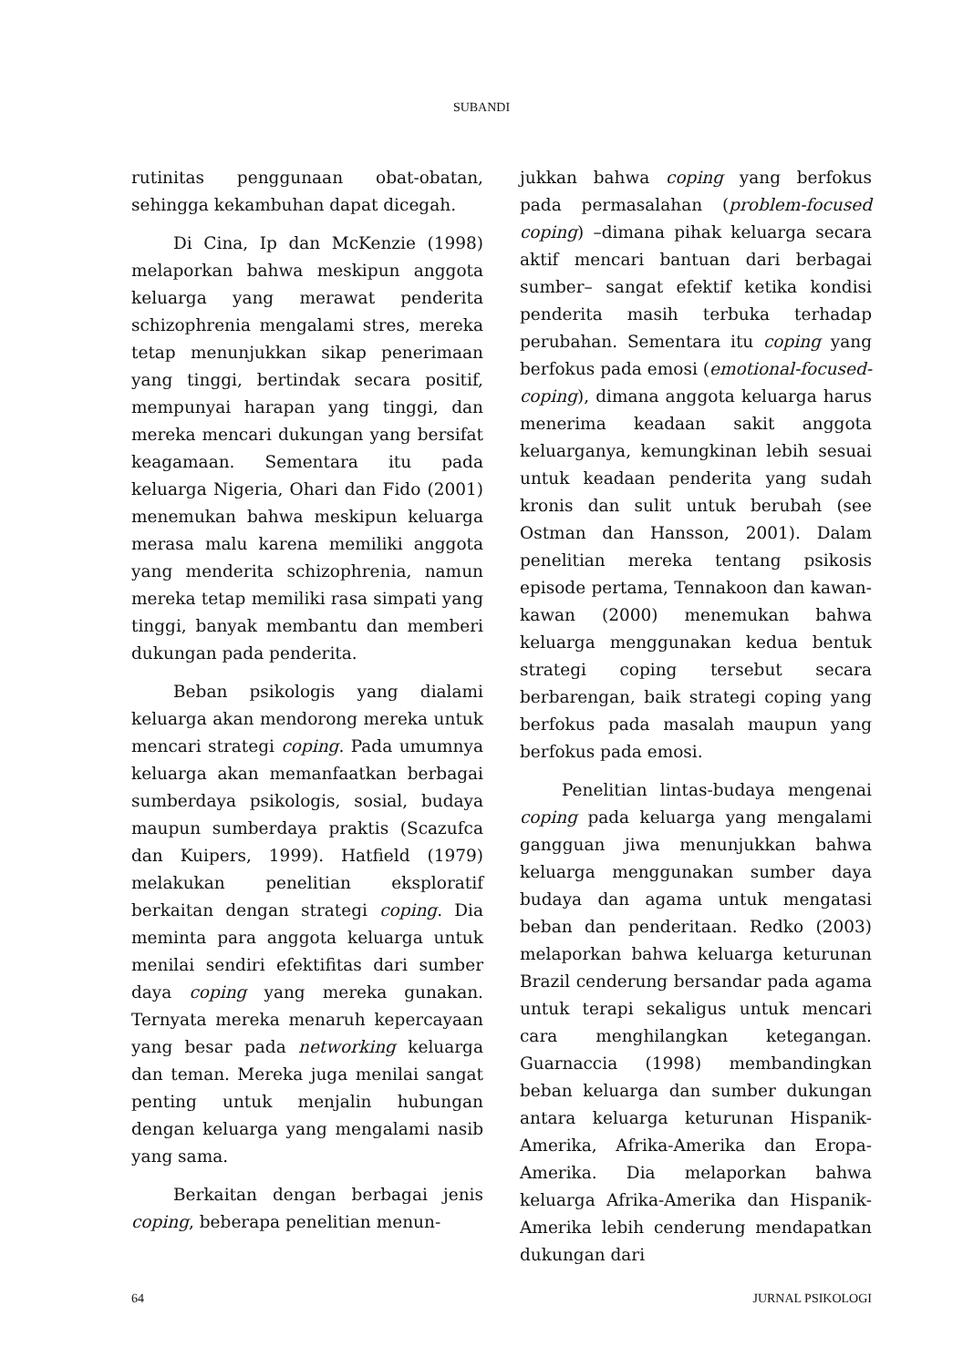SUBANDI
rutinitas penggunaan obat-obatan, sehingga kekambuhan dapat dicegah.
Di Cina, Ip dan McKenzie (1998) melaporkan bahwa meskipun anggota keluarga yang merawat penderita schizophrenia mengalami stres, mereka tetap menunjukkan sikap penerimaan yang tinggi, bertindak secara positif, mempunyai harapan yang tinggi, dan mereka mencari dukungan yang bersifat keagamaan. Sementara itu pada keluarga Nigeria, Ohari dan Fido (2001) menemukan bahwa meskipun keluarga merasa malu karena memiliki anggota yang menderita schizophrenia, namun mereka tetap memiliki rasa simpati yang tinggi, banyak membantu dan memberi dukungan pada penderita.
Beban psikologis yang dialami keluarga akan mendorong mereka untuk mencari strategi coping. Pada umumnya keluarga akan memanfaatkan berbagai sumberdaya psikologis, sosial, budaya maupun sumberdaya praktis (Scazufca dan Kuipers, 1999). Hatfield (1979) melakukan penelitian eksploratif berkaitan dengan strategi coping. Dia meminta para anggota keluarga untuk menilai sendiri efektifitas dari sumber daya coping yang mereka gunakan. Ternyata mereka menaruh kepercayaan yang besar pada networking keluarga dan teman. Mereka juga menilai sangat penting untuk menjalin hubungan dengan keluarga yang mengalami nasib yang sama.
Berkaitan dengan berbagai jenis coping, beberapa penelitian menun-
jukkan bahwa coping yang berfokus pada permasalahan (problem-focused coping) –dimana pihak keluarga secara aktif mencari bantuan dari berbagai sumber– sangat efektif ketika kondisi penderita masih terbuka terhadap perubahan. Sementara itu coping yang berfokus pada emosi (emotional-focused-coping), dimana anggota keluarga harus menerima keadaan sakit anggota keluarganya, kemungkinan lebih sesuai untuk keadaan penderita yang sudah kronis dan sulit untuk berubah (see Ostman dan Hansson, 2001). Dalam penelitian mereka tentang psikosis episode pertama, Tennakoon dan kawan-kawan (2000) menemukan bahwa keluarga menggunakan kedua bentuk strategi coping tersebut secara berbarengan, baik strategi coping yang berfokus pada masalah maupun yang berfokus pada emosi.
Penelitian lintas-budaya mengenai coping pada keluarga yang mengalami gangguan jiwa menunjukkan bahwa keluarga menggunakan sumber daya budaya dan agama untuk mengatasi beban dan penderitaan. Redko (2003) melaporkan bahwa keluarga keturunan Brazil cenderung bersandar pada agama untuk terapi sekaligus untuk mencari cara menghilangkan ketegangan. Guarnaccia (1998) membandingkan beban keluarga dan sumber dukungan antara keluarga keturunan Hispanik-Amerika, Afrika-Amerika dan Eropa-Amerika. Dia melaporkan bahwa keluarga Afrika-Amerika dan Hispanik-Amerika lebih cenderung mendapatkan dukungan dari
64 JURNAL PSIKOLOGI